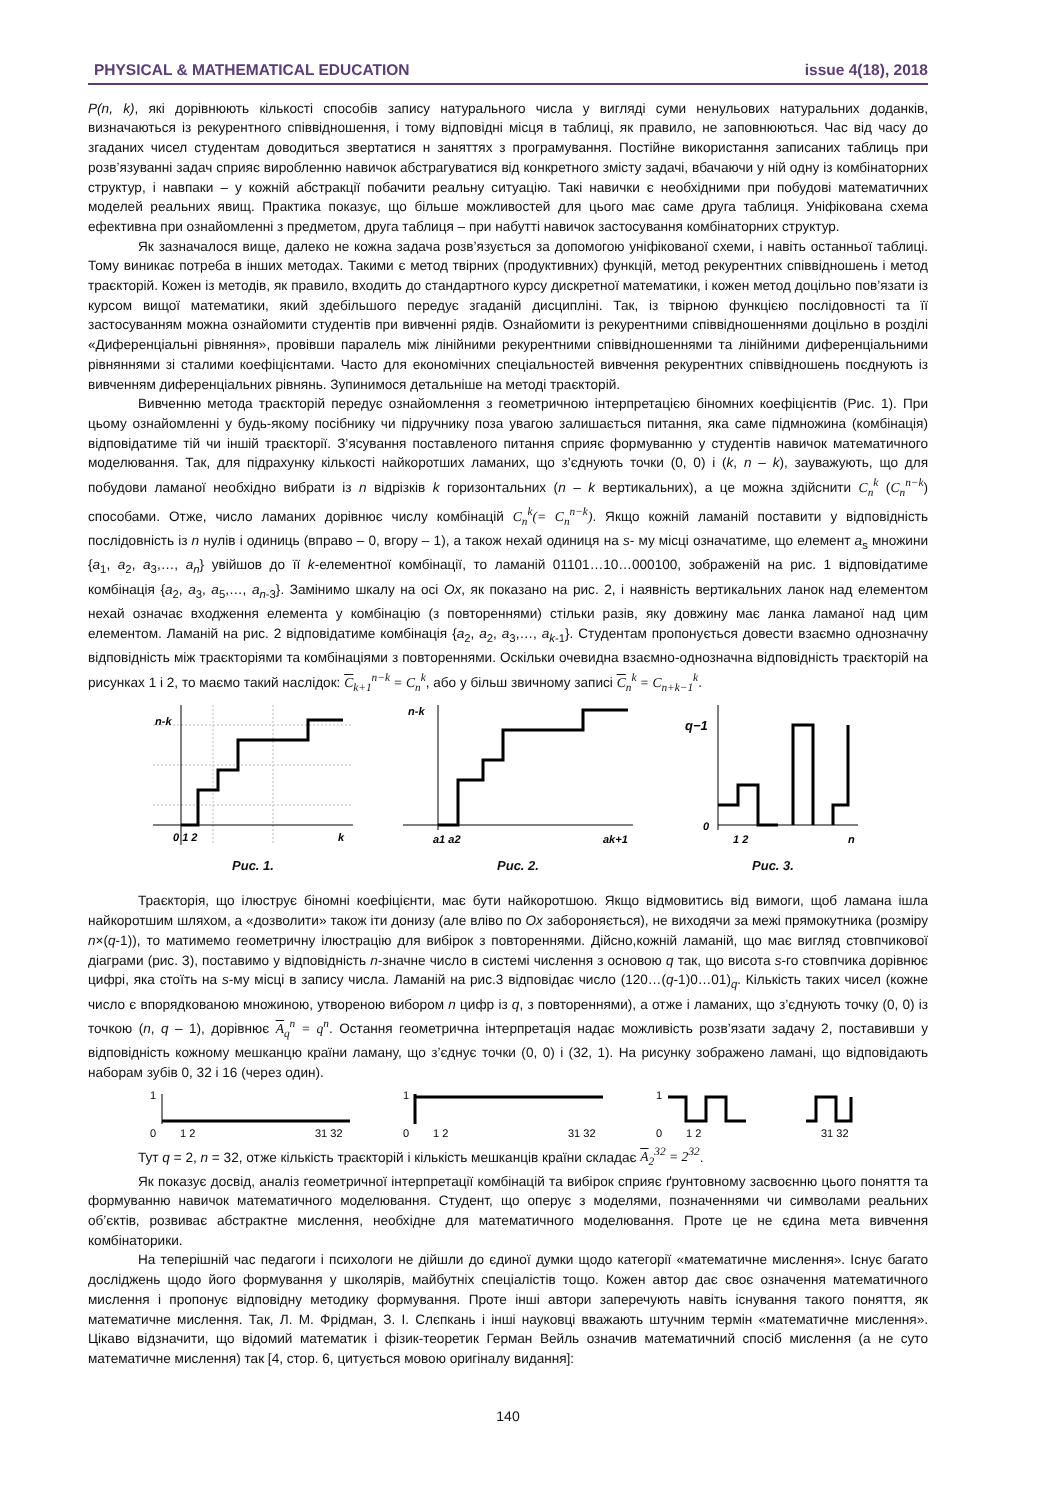PHYSICAL & MATHEMATICAL EDUCATION issue 4(18), 2018
P(n, k), які дорівнюють кількості способів запису натурального числа у вигляді суми ненульових натуральних доданків, визначаються із рекурентного співвідношення, і тому відповідні місця в таблиці, як правило, не заповнюються. Час від часу до згаданих чисел студентам доводиться звертатися н заняттях з програмування. Постійне використання записаних таблиць при розв’язуванні задач сприяє виробленню навичок абстрагуватися від конкретного змісту задачі, вбачаючи у ній одну із комбінаторних структур, і навпаки – у кожній абстракції побачити реальну ситуацію. Такі навички є необхідними при побудові математичних моделей реальних явищ. Практика показує, що більше можливостей для цього має саме друга таблиця. Уніфікована схема ефективна при ознайомленні з предметом, друга таблиця – при набутті навичок застосування комбінаторних структур.
Як зазначалося вище, далеко не кожна задача розв’язується за допомогою уніфікованої схеми, і навіть останньої таблиці. Тому виникає потреба в інших методах. Такими є метод твірних (продуктивних) функцій, метод рекурентних співвідношень і метод траєкторій. Кожен із методів, як правило, входить до стандартного курсу дискретної математики, і кожен метод доцільно пов’язати із курсом вищої математики, який здебільшого передує згаданій дисципліні. Так, із твірною функцією послідовності та її застосуванням можна ознайомити студентів при вивченні рядів. Ознайомити із рекурентними співвідношеннями доцільно в розділі «Диференціальні рівняння», провівши паралель між лінійними рекурентними співвідношеннями та лінійними диференціальними рівняннями зі сталими коефіцієнтами. Часто для економічних спеціальностей вивчення рекурентних співвідношень поєднують із вивченням диференціальних рівнянь. Зупинимося детальніше на методі траєкторій.
Вивченню метода траєкторій передує ознайомлення з геометричною інтерпретацією біномних коефіцієнтів (Рис. 1). При цьому ознайомленні у будь-якому посібнику чи підручнику поза увагою залишається питання, яка саме підмножина (комбінація) відповідатиме тій чи іншій траєкторії. З’ясування поставленого питання сприяє формуванню у студентів навичок математичного моделювання. Так, для підрахунку кількості найкоротших ламаних, що з’єднують точки (0, 0) і (k, n – k), зауважують, що для побудови ламаної необхідно вибрати із n відрізків k горизонтальних (n – k вертикальних), а це можна здійснити C<sub>n</sub><sup>k</sup> (C<sub>n</sub><sup>n−k</sup>) способами. Отже, число ламаних дорівнює числу комбінацій C<sub>n</sub><sup>k</sup>(= C<sub>n</sub><sup>n−k</sup>). Якщо кожній ламаній поставити у відповідність послідовність із n нулів і одиниць (вправо – 0, вгору – 1), а також нехай одиниця на s- му місці означатиме, що елемент a<sub>s</sub> множини {a<sub>1</sub>, a<sub>2</sub>, a<sub>3</sub>,…, a<sub>n</sub>} увійшов до її k-елементної комбінації, то ламаній 01101…10…000100, зображеній на рис. 1 відповідатиме комбінація {a<sub>2</sub>, a<sub>3</sub>, a<sub>5</sub>,…, a<sub>n-3</sub>}. Замінимо шкалу на осі Ox, як показано на рис. 2, і наявність вертикальних ланок над елементом нехай означає входження елемента у комбінацію (з повтореннями) стільки разів, яку довжину має ланка ламаної над цим елементом. Ламаній на рис. 2 відповідатиме комбінація {a<sub>2</sub>, a<sub>2</sub>, a<sub>3</sub>,…, a<sub>k-1</sub>}. Студентам пропонується довести взаємно однозначну відповідність між траєкторіями та комбінаціями з повтореннями. Оскільки очевидна взаємно-однозначна відповідність траєкторій на рисунках 1 і 2, то маємо такий наслідок: C<sub>k+1</sub><sup>n−k</sup> = C<sub>n</sub><sup>k</sup>, або у більш звичному записі C<sub>n</sub><sup>k</sup> = C<sub>n+k−1</sub><sup>k</sup>.
n-k
0 1 2
k
Рис. 1.
n-k
a1 a2
ak+1
Рис. 2.
q−1
0
1 2
n
Рис. 3.
Траєкторія, що ілюструє біномні коефіцієнти, має бути найкоротшою. Якщо відмовитись від вимоги, щоб ламана ішла найкоротшим шляхом, а «дозволити» також іти донизу (але вліво по Ox забороняється), не виходячи за межі прямокутника (розміру n×(q-1)), то матимемо геометричну ілюстрацію для вибірок з повтореннями. Дійсно,кожній ламаній, що має вигляд стовпчикової діаграми (рис. 3), поставимо у відповідність n-значне число в системі числення з основою q так, що висота s-го стовпчика дорівнює цифрі, яка стоїть на s-му місці в запису числа. Ламаній на рис.3 відповідає число (120…(q-1)0…01)<sub>q</sub>. Кількість таких чисел (кожне число є впорядкованою множиною, утвореною вибором n цифр із q, з повтореннями), а отже і ламаних, що з’єднують точку (0, 0) із точкою (n, q – 1), дорівнює A<sub>q</sub><sup>n</sup> = q<sup>n</sup>. Остання геометрична інтерпретація надає можливість розв’язати задачу 2, поставивши у відповідність кожному мешканцю країни ламану, що з’єднує точки (0, 0) і (32, 1). На рисунку зображено ламані, що відповідають наборам зубів 0, 32 і 16 (через один).
1
0
1 2
31 32
1
0
1 2
31 32
1
0
1 2
31 32
Тут q = 2, n = 32, отже кількість траєкторій і кількість мешканців країни складає A<sub>2</sub><sup>32</sup> = 2<sup>32</sup>.
Як показує досвід, аналіз геометричної інтерпретації комбінацій та вибірок сприяє ґрунтовному засвоєнню цього поняття та формуванню навичок математичного моделювання. Студент, що оперує з моделями, позначеннями чи символами реальних об’єктів, розвиває абстрактне мислення, необхідне для математичного моделювання. Проте це не єдина мета вивчення комбінаторики.
На теперішній час педагоги і психологи не дійшли до єдиної думки щодо категорії «математичне мислення». Існує багато досліджень щодо його формування у школярів, майбутніх спеціалістів тощо. Кожен автор дає своє означення математичного мислення і пропонує відповідну методику формування. Проте інші автори заперечують навіть існування такого поняття, як математичне мислення. Так, Л. М. Фрідман, З. І. Слєпкань і інші науковці вважають штучним термін «математичне мислення». Цікаво відзначити, що відомий математик і фізик-теоретик Герман Вейль означив математичний спосіб мислення (а не суто математичне мислення) так [4, стор. 6, цитується мовою оригіналу видання]:
140